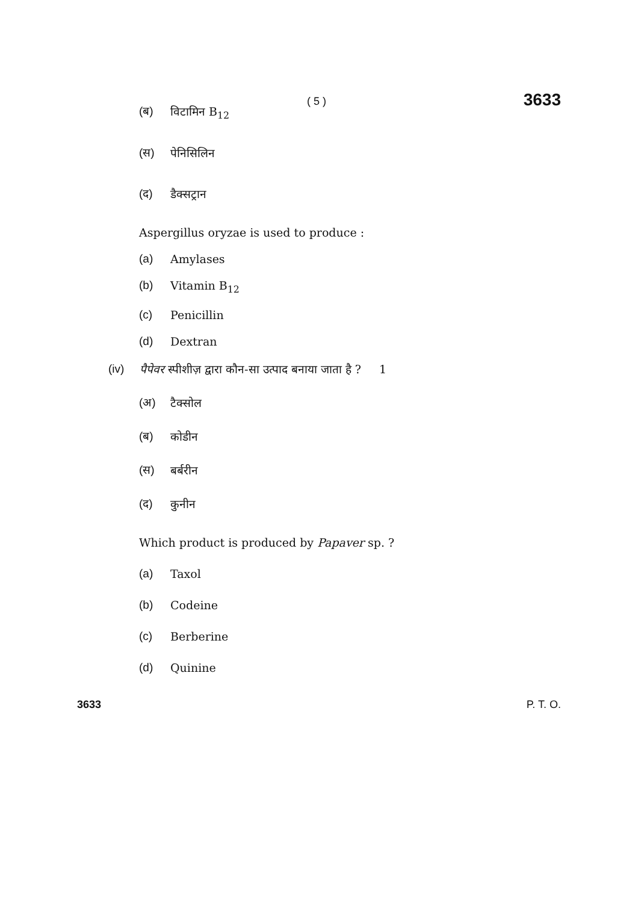( 5 ) 3633
(ब) विटामिन B<sub>12</sub>
(स) पेनिसिलिन
(द) डैक्सट्रान
Aspergillus oryzae is used to produce :
(a) Amylases
(b) Vitamin B<sub>12</sub>
(c) Penicillin
(d) Dextran
(iv) पैपेवर स्पीशीज़ द्वारा कौन-सा उत्पाद बनाया जाता है ? 1
(अ) टैक्सोल
(ब) कोडीन
(स) बर्बरीन
(द) कुनीन
Which product is produced by Papaver sp. ?
(a) Taxol
(b) Codeine
(c) Berberine
(d) Quinine
3633 P. T. O.